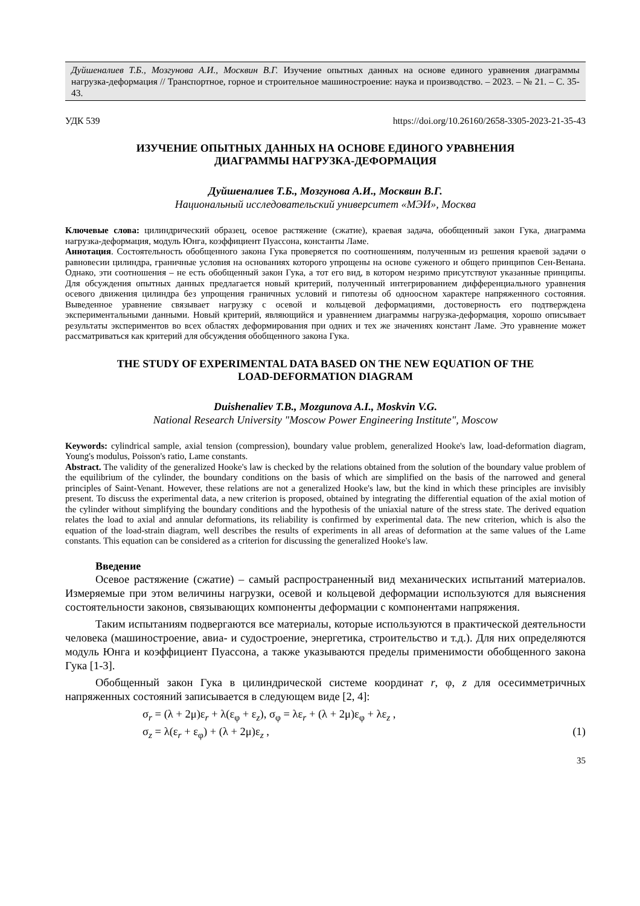Дуйшеналиев Т.Б., Мозгунова А.И., Москвин В.Г. Изучение опытных данных на основе единого уравнения диаграммы нагрузка-деформация // Транспортное, горное и строительное машиностроение: наука и производство. – 2023. – № 21. – С. 35-43.
УДК 539 https://doi.org/10.26160/2658-3305-2023-21-35-43
ИЗУЧЕНИЕ ОПЫТНЫХ ДАННЫХ НА ОСНОВЕ ЕДИНОГО УРАВНЕНИЯ
ДИАГРАММЫ НАГРУЗКА-ДЕФОРМАЦИЯ
Дуйшеналиев Т.Б., Мозгунова А.И., Москвин В.Г.
Национальный исследовательский университет «МЭИ», Москва
Ключевые слова: цилиндрический образец, осевое растяжение (сжатие), краевая задача, обобщенный закон Гука, диаграмма нагрузка-деформация, модуль Юнга, коэффициент Пуассона, константы Ламе.
Аннотация. Состоятельность обобщенного закона Гука проверяется по соотношениям, полученным из решения краевой задачи о равновесии цилиндра, граничные условия на основаниях которого упрощены на основе суженого и общего принципов Сен-Венана. Однако, эти соотношения – не есть обобщенный закон Гука, а тот его вид, в котором незримо присутствуют указанные принципы. Для обсуждения опытных данных предлагается новый критерий, полученный интегрированием дифференциального уравнения осевого движения цилиндра без упрощения граничных условий и гипотезы об одноосном характере напряженного состояния. Выведенное уравнение связывает нагрузку с осевой и кольцевой деформациями, достоверность его подтверждена экспериментальными данными. Новый критерий, являющийся и уравнением диаграммы нагрузка-деформация, хорошо описывает результаты экспериментов во всех областях деформирования при одних и тех же значениях констант Ламе. Это уравнение может рассматриваться как критерий для обсуждения обобщенного закона Гука.
THE STUDY OF EXPERIMENTAL DATA BASED ON THE NEW EQUATION OF THE
LOAD-DEFORMATION DIAGRAM
Duishenaliev T.B., Mozgunova A.I., Moskvin V.G.
National Research University "Moscow Power Engineering Institute", Moscow
Keywords: cylindrical sample, axial tension (compression), boundary value problem, generalized Hooke's law, load-deformation diagram, Young's modulus, Poisson's ratio, Lame constants.
Abstract. The validity of the generalized Hooke's law is checked by the relations obtained from the solution of the boundary value problem of the equilibrium of the cylinder, the boundary conditions on the basis of which are simplified on the basis of the narrowed and general principles of Saint-Venant. However, these relations are not a generalized Hooke's law, but the kind in which these principles are invisibly present. To discuss the experimental data, a new criterion is proposed, obtained by integrating the differential equation of the axial motion of the cylinder without simplifying the boundary conditions and the hypothesis of the uniaxial nature of the stress state. The derived equation relates the load to axial and annular deformations, its reliability is confirmed by experimental data. The new criterion, which is also the equation of the load-strain diagram, well describes the results of experiments in all areas of deformation at the same values of the Lame constants. This equation can be considered as a criterion for discussing the generalized Hooke's law.
Введение
Осевое растяжение (сжатие) – самый распространенный вид механических испытаний материалов. Измеряемые при этом величины нагрузки, осевой и кольцевой деформации используются для выяснения состоятельности законов, связывающих компоненты деформации с компонентами напряжения.
Таким испытаниям подвергаются все материалы, которые используются в практической деятельности человека (машиностроение, авиа- и судостроение, энергетика, строительство и т.д.). Для них определяются модуль Юнга и коэффициент Пуассона, а также указываются пределы применимости обобщенного закона Гука [1-3].
Обобщенный закон Гука в цилиндрической системе координат r, φ, z для осесимметричных напряженных состояний записывается в следующем виде [2, 4]:
σ<sub>r</sub> = (λ + 2μ)ε<sub>r</sub> + λ(ε<sub>φ</sub> + ε<sub>z</sub>), σ<sub>φ</sub> = λε<sub>r</sub> + (λ + 2μ)ε<sub>φ</sub> + λε<sub>z</sub> ,
σ<sub>z</sub> = λ(ε<sub>r</sub> + ε<sub>φ</sub>) + (λ + 2μ)ε<sub>z</sub> , (1)
35